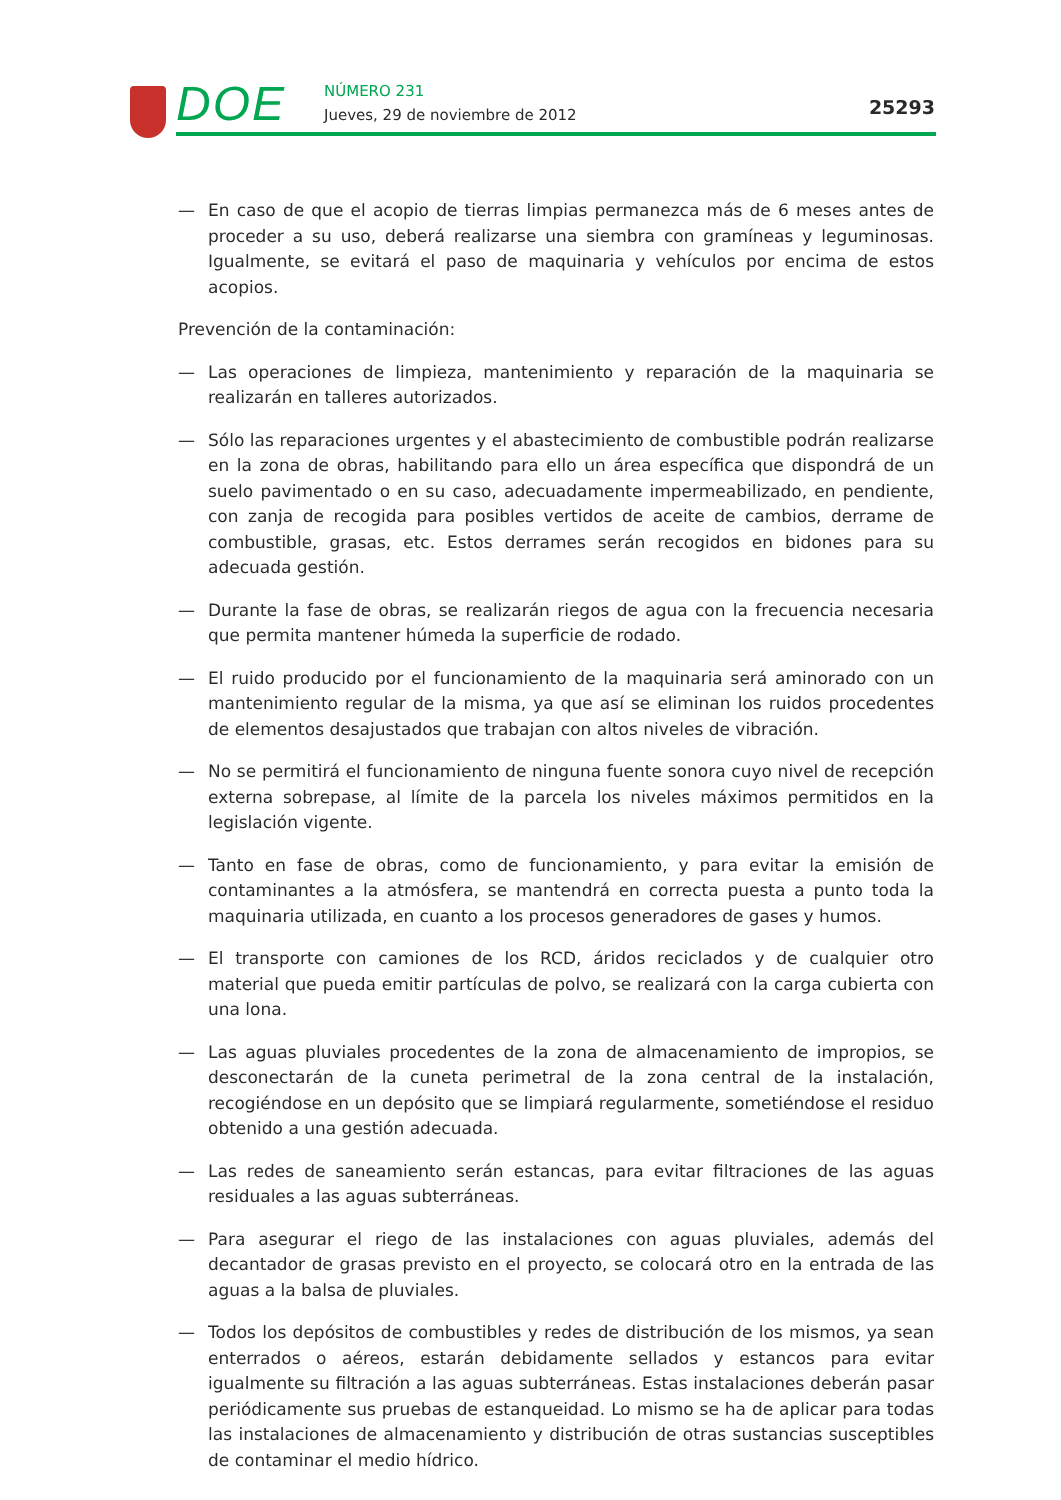DOE NÚMERO 231
Jueves, 29 de noviembre de 2012
25293
— En caso de que el acopio de tierras limpias permanezca más de 6 meses antes de proceder a su uso, deberá realizarse una siembra con gramíneas y leguminosas. Igualmente, se evitará el paso de maquinaria y vehículos por encima de estos acopios.
Prevención de la contaminación:
— Las operaciones de limpieza, mantenimiento y reparación de la maquinaria se realizarán en talleres autorizados.
— Sólo las reparaciones urgentes y el abastecimiento de combustible podrán realizarse en la zona de obras, habilitando para ello un área específica que dispondrá de un suelo pavimentado o en su caso, adecuadamente impermeabilizado, en pendiente, con zanja de recogida para posibles vertidos de aceite de cambios, derrame de combustible, grasas, etc. Estos derrames serán recogidos en bidones para su adecuada gestión.
— Durante la fase de obras, se realizarán riegos de agua con la frecuencia necesaria que permita mantener húmeda la superficie de rodado.
— El ruido producido por el funcionamiento de la maquinaria será aminorado con un mantenimiento regular de la misma, ya que así se eliminan los ruidos procedentes de elementos desajustados que trabajan con altos niveles de vibración.
— No se permitirá el funcionamiento de ninguna fuente sonora cuyo nivel de recepción externa sobrepase, al límite de la parcela los niveles máximos permitidos en la legislación vigente.
— Tanto en fase de obras, como de funcionamiento, y para evitar la emisión de contaminantes a la atmósfera, se mantendrá en correcta puesta a punto toda la maquinaria utilizada, en cuanto a los procesos generadores de gases y humos.
— El transporte con camiones de los RCD, áridos reciclados y de cualquier otro material que pueda emitir partículas de polvo, se realizará con la carga cubierta con una lona.
— Las aguas pluviales procedentes de la zona de almacenamiento de impropios, se desconectarán de la cuneta perimetral de la zona central de la instalación, recogiéndose en un depósito que se limpiará regularmente, sometiéndose el residuo obtenido a una gestión adecuada.
— Las redes de saneamiento serán estancas, para evitar filtraciones de las aguas residuales a las aguas subterráneas.
— Para asegurar el riego de las instalaciones con aguas pluviales, además del decantador de grasas previsto en el proyecto, se colocará otro en la entrada de las aguas a la balsa de pluviales.
— Todos los depósitos de combustibles y redes de distribución de los mismos, ya sean enterrados o aéreos, estarán debidamente sellados y estancos para evitar igualmente su filtración a las aguas subterráneas. Estas instalaciones deberán pasar periódicamente sus pruebas de estanqueidad. Lo mismo se ha de aplicar para todas las instalaciones de almacenamiento y distribución de otras sustancias susceptibles de contaminar el medio hídrico.